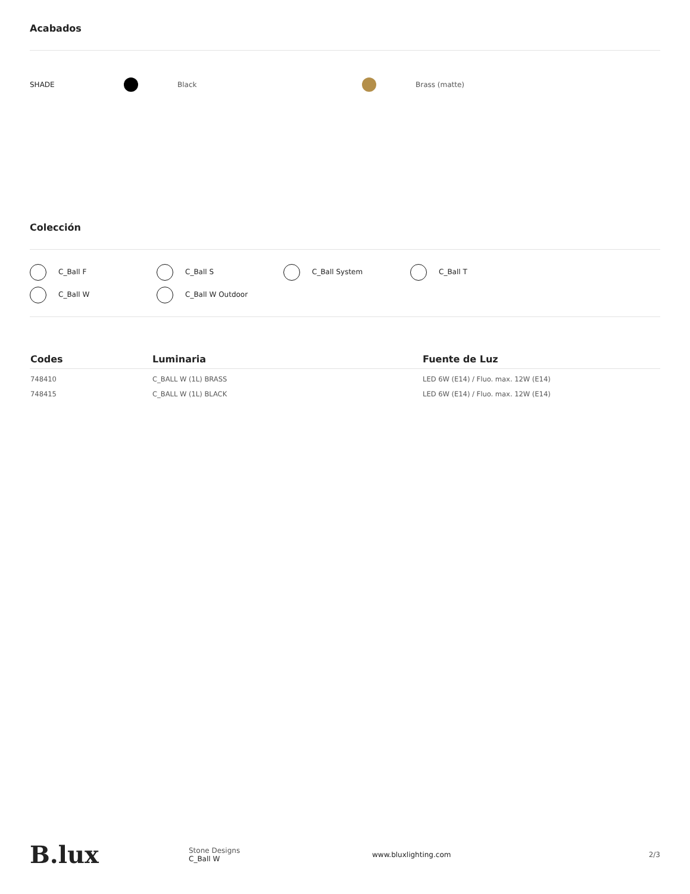Acabados
SHADE Black Brass (matte)
Colección
C_Ball F
C_Ball S
C_Ball System
C_Ball T
C_Ball W
C_Ball W Outdoor
| Codes | Luminaria | Fuente de Luz |
| --- | --- | --- |
| 748410 | C_BALL W (1L) BRASS | LED 6W (E14) / Fluo. max. 12W (E14) |
| 748415 | C_BALL W (1L) BLACK | LED 6W (E14) / Fluo. max. 12W (E14) |
B.lux
Stone Designs
C_Ball W
www.bluxlighting.com 2/3